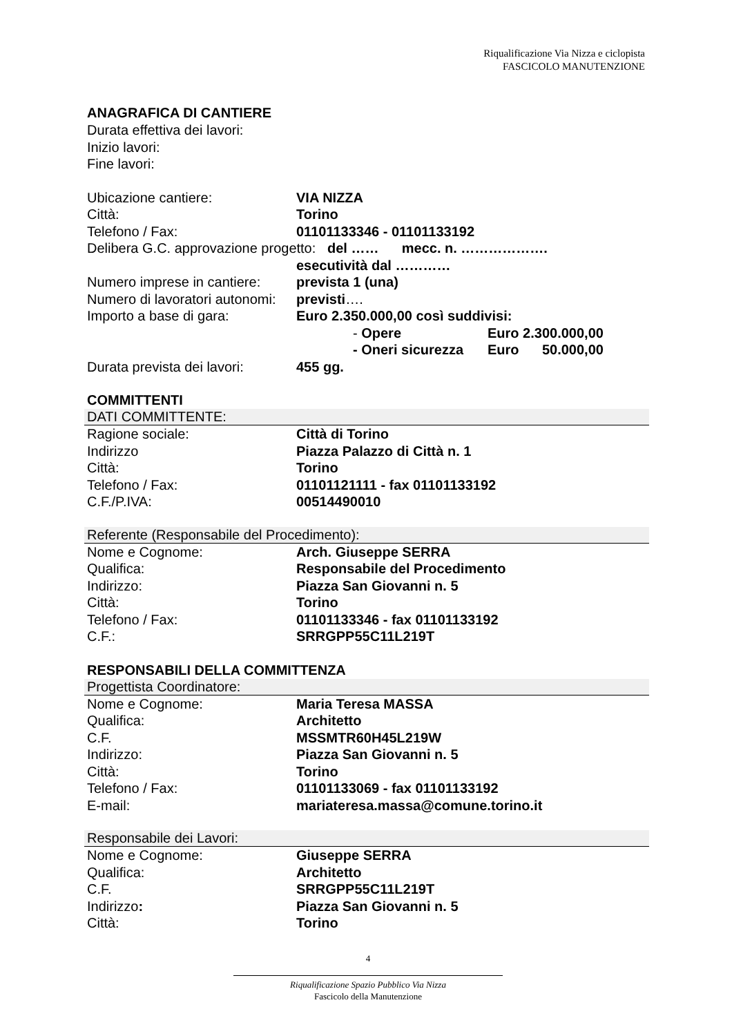Riqualificazione Via Nizza e ciclopista
FASCICOLO MANUTENZIONE
ANAGRAFICA DI CANTIERE
Durata effettiva dei lavori:
Inizio lavori:
Fine lavori:
Ubicazione cantiere: VIA NIZZA
Città: Torino
Telefono / Fax: 01101133346 - 01101133192
Delibera G.C. approvazione progetto: del …… mecc. n. ……………….
esecutività dal …………
Numero imprese in cantiere: prevista 1 (una)
Numero di lavoratori autonomi: previsti….
Importo a base di gara: Euro 2.350.000,00 così suddivisi:
- Opere Euro 2.300.000,00
- Oneri sicurezza Euro 50.000,00
Durata prevista dei lavori: 455 gg.
COMMITTENTI
DATI COMMITTENTE:
Ragione sociale: Città di Torino
Indirizzo Piazza Palazzo di Città n. 1
Città: Torino
Telefono / Fax: 01101121111 - fax 01101133192
C.F./P.IVA: 00514490010
Referente (Responsabile del Procedimento):
Nome e Cognome: Arch. Giuseppe SERRA
Qualifica: Responsabile del Procedimento
Indirizzo: Piazza San Giovanni n. 5
Città: Torino
Telefono / Fax: 01101133346 - fax 01101133192
C.F.: SRRGPP55C11L219T
RESPONSABILI DELLA COMMITTENZA
Progettista Coordinatore:
Nome e Cognome: Maria Teresa MASSA
Qualifica: Architetto
C.F. MSSMTR60H45L219W
Indirizzo: Piazza San Giovanni n. 5
Città: Torino
Telefono / Fax: 01101133069 - fax 01101133192
E-mail: mariateresa.massa@comune.torino.it
Responsabile dei Lavori:
Nome e Cognome: Giuseppe SERRA
Qualifica: Architetto
C.F. SRRGPP55C11L219T
Indirizzo: Piazza San Giovanni n. 5
Città: Torino
4
Riqualificazione Spazio Pubblico Via Nizza
Fascicolo della Manutenzione